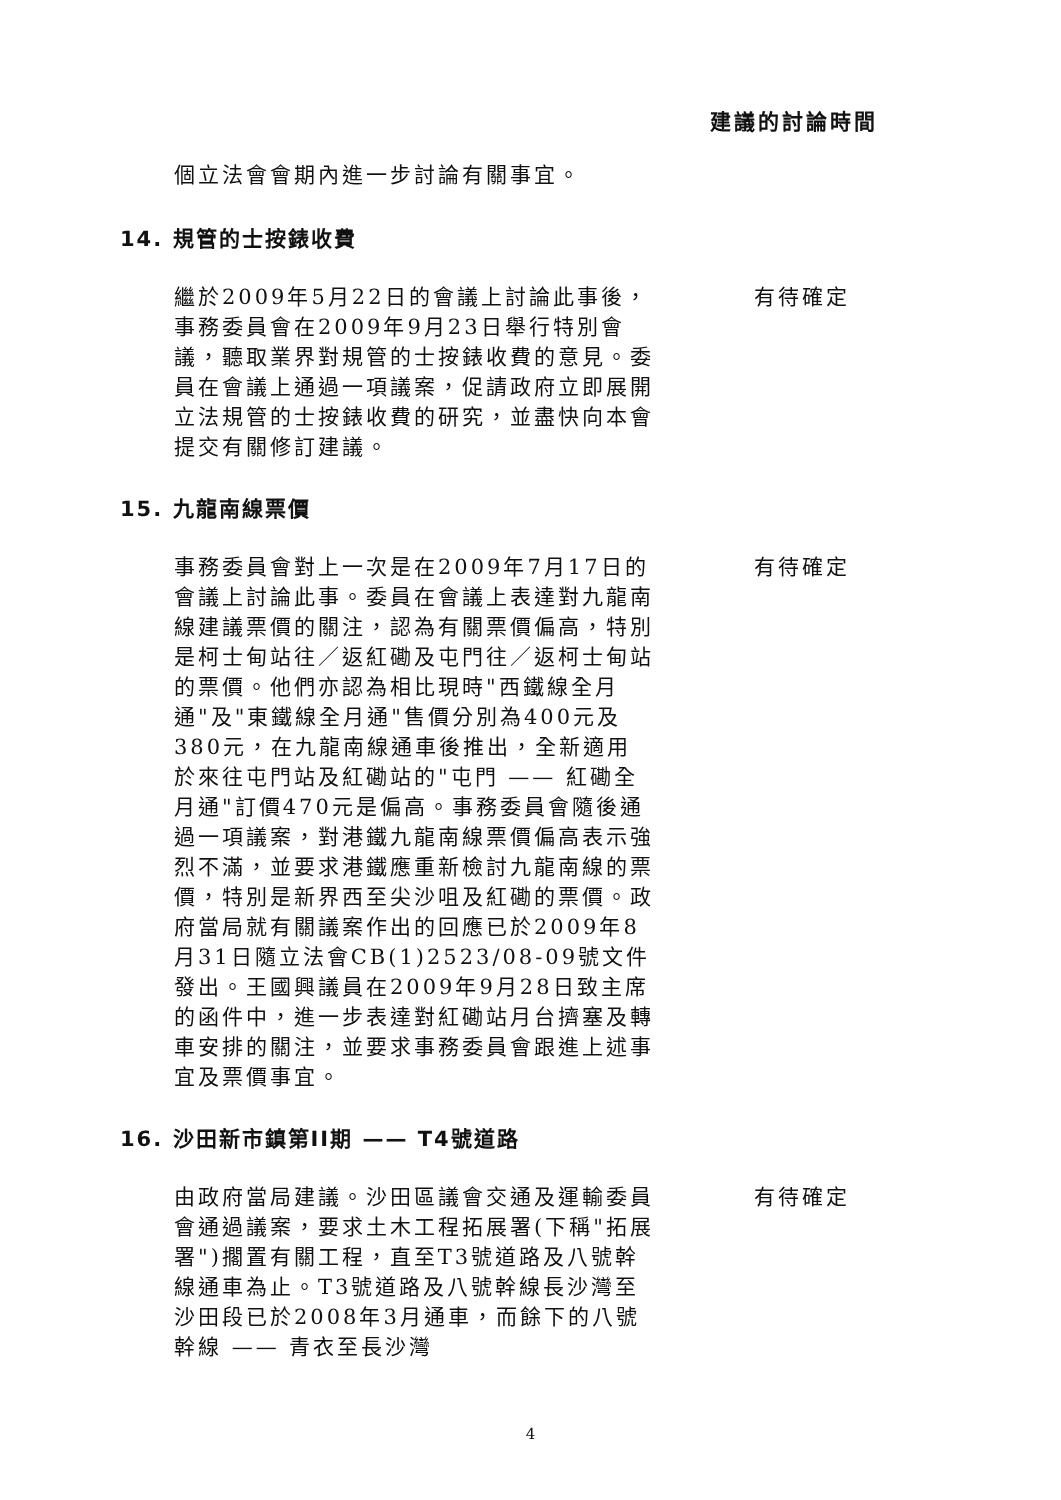建議的討論時間
個立法會會期內進一步討論有關事宜。
14. 規管的士按錶收費
繼於2009年5月22日的會議上討論此事後，事務委員會在2009年9月23日舉行特別會議，聽取業界對規管的士按錶收費的意見。委員在會議上通過一項議案，促請政府立即展開立法規管的士按錶收費的研究，並盡快向本會提交有關修訂建議。
有待確定
15. 九龍南線票價
事務委員會對上一次是在2009年7月17日的會議上討論此事。委員在會議上表達對九龍南線建議票價的關注，認為有關票價偏高，特別是柯士甸站往／返紅磡及屯門往／返柯士甸站的票價。他們亦認為相比現時"西鐵線全月通"及"東鐵線全月通"售價分別為400元及380元，在九龍南線通車後推出，全新適用於來往屯門站及紅磡站的"屯門 —— 紅磡全月通"訂價470元是偏高。事務委員會隨後通過一項議案，對港鐵九龍南線票價偏高表示強烈不滿，並要求港鐵應重新檢討九龍南線的票價，特別是新界西至尖沙咀及紅磡的票價。政府當局就有關議案作出的回應已於2009年8月31日隨立法會CB(1)2523/08-09號文件發出。王國興議員在2009年9月28日致主席的函件中，進一步表達對紅磡站月台擠塞及轉車安排的關注，並要求事務委員會跟進上述事宜及票價事宜。
有待確定
16. 沙田新市鎮第II期 —— T4號道路
由政府當局建議。沙田區議會交通及運輸委員會通過議案，要求土木工程拓展署(下稱"拓展署")擱置有關工程，直至T3號道路及八號幹線通車為止。T3號道路及八號幹線長沙灣至沙田段已於2008年3月通車，而餘下的八號幹線 —— 青衣至長沙灣
有待確定
4